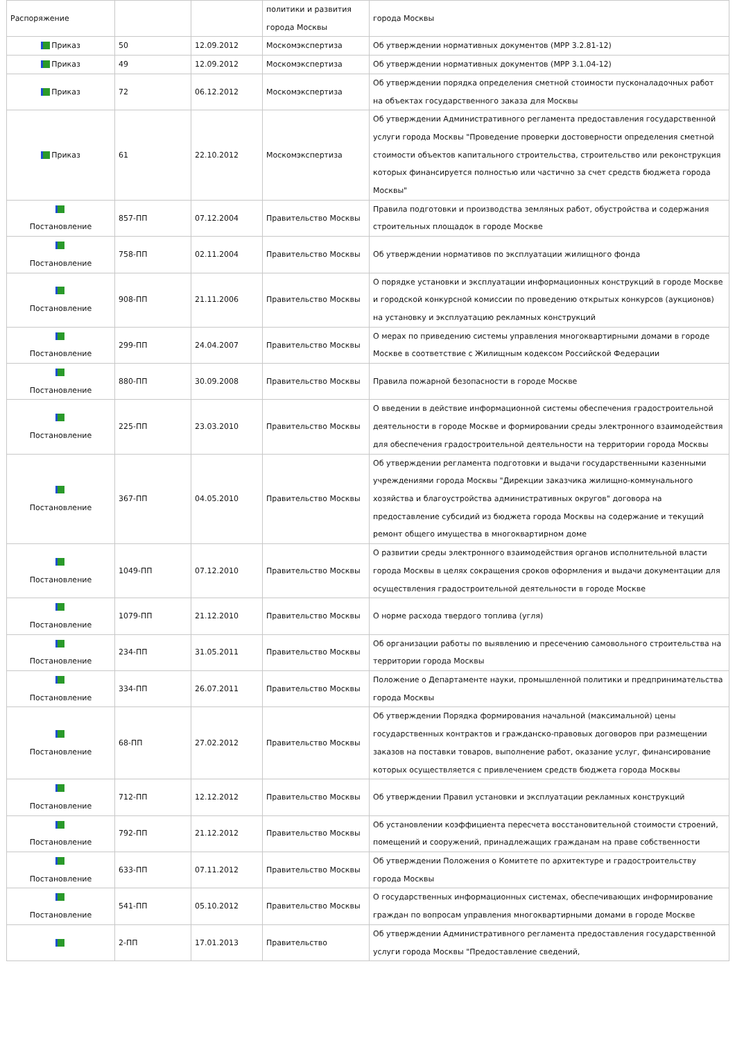| Распоряжение | | | политики и развития города Москвы | города Москвы |
| Приказ | 50 | 12.09.2012 | Москомэкспертиза | Об утверждении нормативных документов (МРР 3.2.81-12) |
| Приказ | 49 | 12.09.2012 | Москомэкспертиза | Об утверждении нормативных документов (МРР 3.1.04-12) |
| Приказ | 72 | 06.12.2012 | Москомэкспертиза | Об утверждении порядка определения сметной стоимости пусконаладочных работ на объектах государственного заказа для Москвы |
| Приказ | 61 | 22.10.2012 | Москомэкспертиза | Об утверждении Административного регламента предоставления государственной услуги города Москвы "Проведение проверки достоверности определения сметной стоимости объектов капитального строительства, строительство или реконструкция которых финансируется полностью или частично за счет средств бюджета города Москвы" |
| Постановление | 857-ПП | 07.12.2004 | Правительство Москвы | Правила подготовки и производства земляных работ, обустройства и содержания строительных площадок в городе Москве |
| Постановление | 758-ПП | 02.11.2004 | Правительство Москвы | Об утверждении нормативов по эксплуатации жилищного фонда |
| Постановление | 908-ПП | 21.11.2006 | Правительство Москвы | О порядке установки и эксплуатации информационных конструкций в городе Москве и городской конкурсной комиссии по проведению открытых конкурсов (аукционов) на установку и эксплуатацию рекламных конструкций |
| Постановление | 299-ПП | 24.04.2007 | Правительство Москвы | О мерах по приведению системы управления многоквартирными домами в городе Москве в соответствие с Жилищным кодексом Российской Федерации |
| Постановление | 880-ПП | 30.09.2008 | Правительство Москвы | Правила пожарной безопасности в городе Москве |
| Постановление | 225-ПП | 23.03.2010 | Правительство Москвы | О введении в действие информационной системы обеспечения градостроительной деятельности в городе Москве и формировании среды электронного взаимодействия для обеспечения градостроительной деятельности на территории города Москвы |
| Постановление | 367-ПП | 04.05.2010 | Правительство Москвы | Об утверждении регламента подготовки и выдачи государственными казенными учреждениями города Москвы "Дирекции заказчика жилищно-коммунального хозяйства и благоустройства административных округов" договора на предоставление субсидий из бюджета города Москвы на содержание и текущий ремонт общего имущества в многоквартирном доме |
| Постановление | 1049-ПП | 07.12.2010 | Правительство Москвы | О развитии среды электронного взаимодействия органов исполнительной власти города Москвы в целях сокращения сроков оформления и выдачи документации для осуществления градостроительной деятельности в городе Москве |
| Постановление | 1079-ПП | 21.12.2010 | Правительство Москвы | О норме расхода твердого топлива (угля) |
| Постановление | 234-ПП | 31.05.2011 | Правительство Москвы | Об организации работы по выявлению и пресечению самовольного строительства на территории города Москвы |
| Постановление | 334-ПП | 26.07.2011 | Правительство Москвы | Положение о Департаменте науки, промышленной политики и предпринимательства города Москвы |
| Постановление | 68-ПП | 27.02.2012 | Правительство Москвы | Об утверждении Порядка формирования начальной (максимальной) цены государственных контрактов и гражданско-правовых договоров при размещении заказов на поставки товаров, выполнение работ, оказание услуг, финансирование которых осуществляется с привлечением средств бюджета города Москвы |
| Постановление | 712-ПП | 12.12.2012 | Правительство Москвы | Об утверждении Правил установки и эксплуатации рекламных конструкций |
| Постановление | 792-ПП | 21.12.2012 | Правительство Москвы | Об установлении коэффициента пересчета восстановительной стоимости строений, помещений и сооружений, принадлежащих гражданам на праве собственности |
| Постановление | 633-ПП | 07.11.2012 | Правительство Москвы | Об утверждении Положения о Комитете по архитектуре и градостроительству города Москвы |
| Постановление | 541-ПП | 05.10.2012 | Правительство Москвы | О государственных информационных системах, обеспечивающих информирование граждан по вопросам управления многоквартирными домами в городе Москве |
| | 2-ПП | 17.01.2013 | Правительство | Об утверждении Административного регламента предоставления государственной услуги города Москвы "Предоставление сведений, |